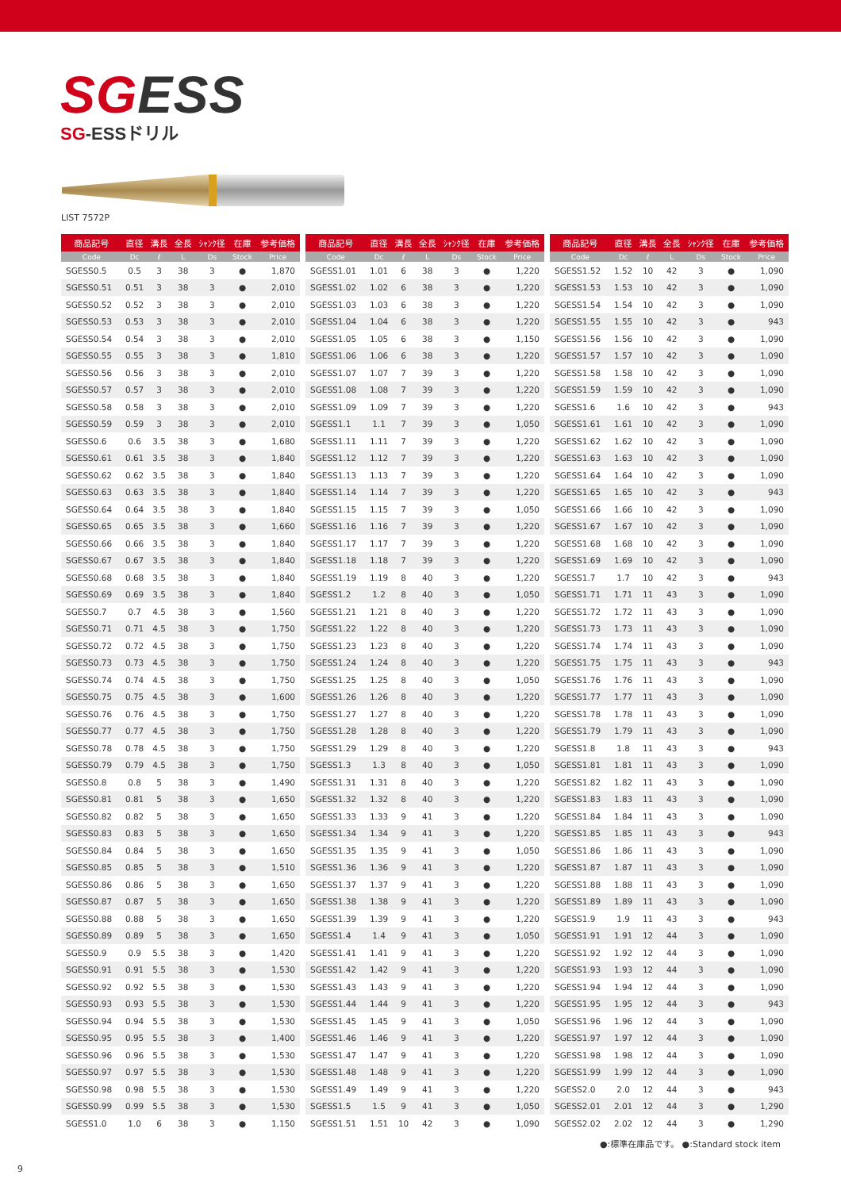SGESS
SG-ESSドリル
LIST 7572P
| 商品記号 | 直径 | 溝長 | 全長 | ｼｬﾝｸ径 | 在庫 | 参考価格 |
| --- | --- | --- | --- | --- | --- | --- |
| Code | Dc | ℓ | L | Ds | Stock | Price |
| SGESS0.5 | 0.5 | 3 | 38 | 3 | ● | 1,870 |
| SGESS0.51 | 0.51 | 3 | 38 | 3 | ● | 2,010 |
| SGESS0.52 | 0.52 | 3 | 38 | 3 | ● | 2,010 |
| SGESS0.53 | 0.53 | 3 | 38 | 3 | ● | 2,010 |
| SGESS0.54 | 0.54 | 3 | 38 | 3 | ● | 2,010 |
| SGESS0.55 | 0.55 | 3 | 38 | 3 | ● | 1,810 |
| SGESS0.56 | 0.56 | 3 | 38 | 3 | ● | 2,010 |
| SGESS0.57 | 0.57 | 3 | 38 | 3 | ● | 2,010 |
| SGESS0.58 | 0.58 | 3 | 38 | 3 | ● | 2,010 |
| SGESS0.59 | 0.59 | 3 | 38 | 3 | ● | 2,010 |
| SGESS0.6 | 0.6 | 3.5 | 38 | 3 | ● | 1,680 |
| SGESS0.61 | 0.61 | 3.5 | 38 | 3 | ● | 1,840 |
| SGESS0.62 | 0.62 | 3.5 | 38 | 3 | ● | 1,840 |
| SGESS0.63 | 0.63 | 3.5 | 38 | 3 | ● | 1,840 |
| SGESS0.64 | 0.64 | 3.5 | 38 | 3 | ● | 1,840 |
| SGESS0.65 | 0.65 | 3.5 | 38 | 3 | ● | 1,660 |
| SGESS0.66 | 0.66 | 3.5 | 38 | 3 | ● | 1,840 |
| SGESS0.67 | 0.67 | 3.5 | 38 | 3 | ● | 1,840 |
| SGESS0.68 | 0.68 | 3.5 | 38 | 3 | ● | 1,840 |
| SGESS0.69 | 0.69 | 3.5 | 38 | 3 | ● | 1,840 |
| SGESS0.7 | 0.7 | 4.5 | 38 | 3 | ● | 1,560 |
| SGESS0.71 | 0.71 | 4.5 | 38 | 3 | ● | 1,750 |
| SGESS0.72 | 0.72 | 4.5 | 38 | 3 | ● | 1,750 |
| SGESS0.73 | 0.73 | 4.5 | 38 | 3 | ● | 1,750 |
| SGESS0.74 | 0.74 | 4.5 | 38 | 3 | ● | 1,750 |
| SGESS0.75 | 0.75 | 4.5 | 38 | 3 | ● | 1,600 |
| SGESS0.76 | 0.76 | 4.5 | 38 | 3 | ● | 1,750 |
| SGESS0.77 | 0.77 | 4.5 | 38 | 3 | ● | 1,750 |
| SGESS0.78 | 0.78 | 4.5 | 38 | 3 | ● | 1,750 |
| SGESS0.79 | 0.79 | 4.5 | 38 | 3 | ● | 1,750 |
| SGESS0.8 | 0.8 | 5 | 38 | 3 | ● | 1,490 |
| SGESS0.81 | 0.81 | 5 | 38 | 3 | ● | 1,650 |
| SGESS0.82 | 0.82 | 5 | 38 | 3 | ● | 1,650 |
| SGESS0.83 | 0.83 | 5 | 38 | 3 | ● | 1,650 |
| SGESS0.84 | 0.84 | 5 | 38 | 3 | ● | 1,650 |
| SGESS0.85 | 0.85 | 5 | 38 | 3 | ● | 1,510 |
| SGESS0.86 | 0.86 | 5 | 38 | 3 | ● | 1,650 |
| SGESS0.87 | 0.87 | 5 | 38 | 3 | ● | 1,650 |
| SGESS0.88 | 0.88 | 5 | 38 | 3 | ● | 1,650 |
| SGESS0.89 | 0.89 | 5 | 38 | 3 | ● | 1,650 |
| SGESS0.9 | 0.9 | 5.5 | 38 | 3 | ● | 1,420 |
| SGESS0.91 | 0.91 | 5.5 | 38 | 3 | ● | 1,530 |
| SGESS0.92 | 0.92 | 5.5 | 38 | 3 | ● | 1,530 |
| SGESS0.93 | 0.93 | 5.5 | 38 | 3 | ● | 1,530 |
| SGESS0.94 | 0.94 | 5.5 | 38 | 3 | ● | 1,530 |
| SGESS0.95 | 0.95 | 5.5 | 38 | 3 | ● | 1,400 |
| SGESS0.96 | 0.96 | 5.5 | 38 | 3 | ● | 1,530 |
| SGESS0.97 | 0.97 | 5.5 | 38 | 3 | ● | 1,530 |
| SGESS0.98 | 0.98 | 5.5 | 38 | 3 | ● | 1,530 |
| SGESS0.99 | 0.99 | 5.5 | 38 | 3 | ● | 1,530 |
| SGESS1.0 | 1.0 | 6 | 38 | 3 | ● | 1,150 |
| 商品記号 | 直径 | 溝長 | 全長 | ｼｬﾝｸ径 | 在庫 | 参考価格 |
| --- | --- | --- | --- | --- | --- | --- |
| Code | Dc | ℓ | L | Ds | Stock | Price |
| SGESS1.01 | 1.01 | 6 | 38 | 3 | ● | 1,220 |
| SGESS1.02 | 1.02 | 6 | 38 | 3 | ● | 1,220 |
| SGESS1.03 | 1.03 | 6 | 38 | 3 | ● | 1,220 |
| SGESS1.04 | 1.04 | 6 | 38 | 3 | ● | 1,220 |
| SGESS1.05 | 1.05 | 6 | 38 | 3 | ● | 1,150 |
| SGESS1.06 | 1.06 | 6 | 38 | 3 | ● | 1,220 |
| SGESS1.07 | 1.07 | 7 | 39 | 3 | ● | 1,220 |
| SGESS1.08 | 1.08 | 7 | 39 | 3 | ● | 1,220 |
| SGESS1.09 | 1.09 | 7 | 39 | 3 | ● | 1,220 |
| SGESS1.1 | 1.1 | 7 | 39 | 3 | ● | 1,050 |
| SGESS1.11 | 1.11 | 7 | 39 | 3 | ● | 1,220 |
| SGESS1.12 | 1.12 | 7 | 39 | 3 | ● | 1,220 |
| SGESS1.13 | 1.13 | 7 | 39 | 3 | ● | 1,220 |
| SGESS1.14 | 1.14 | 7 | 39 | 3 | ● | 1,220 |
| SGESS1.15 | 1.15 | 7 | 39 | 3 | ● | 1,050 |
| SGESS1.16 | 1.16 | 7 | 39 | 3 | ● | 1,220 |
| SGESS1.17 | 1.17 | 7 | 39 | 3 | ● | 1,220 |
| SGESS1.18 | 1.18 | 7 | 39 | 3 | ● | 1,220 |
| SGESS1.19 | 1.19 | 8 | 40 | 3 | ● | 1,220 |
| SGESS1.2 | 1.2 | 8 | 40 | 3 | ● | 1,050 |
| SGESS1.21 | 1.21 | 8 | 40 | 3 | ● | 1,220 |
| SGESS1.22 | 1.22 | 8 | 40 | 3 | ● | 1,220 |
| SGESS1.23 | 1.23 | 8 | 40 | 3 | ● | 1,220 |
| SGESS1.24 | 1.24 | 8 | 40 | 3 | ● | 1,220 |
| SGESS1.25 | 1.25 | 8 | 40 | 3 | ● | 1,050 |
| SGESS1.26 | 1.26 | 8 | 40 | 3 | ● | 1,220 |
| SGESS1.27 | 1.27 | 8 | 40 | 3 | ● | 1,220 |
| SGESS1.28 | 1.28 | 8 | 40 | 3 | ● | 1,220 |
| SGESS1.29 | 1.29 | 8 | 40 | 3 | ● | 1,220 |
| SGESS1.3 | 1.3 | 8 | 40 | 3 | ● | 1,050 |
| SGESS1.31 | 1.31 | 8 | 40 | 3 | ● | 1,220 |
| SGESS1.32 | 1.32 | 8 | 40 | 3 | ● | 1,220 |
| SGESS1.33 | 1.33 | 9 | 41 | 3 | ● | 1,220 |
| SGESS1.34 | 1.34 | 9 | 41 | 3 | ● | 1,220 |
| SGESS1.35 | 1.35 | 9 | 41 | 3 | ● | 1,050 |
| SGESS1.36 | 1.36 | 9 | 41 | 3 | ● | 1,220 |
| SGESS1.37 | 1.37 | 9 | 41 | 3 | ● | 1,220 |
| SGESS1.38 | 1.38 | 9 | 41 | 3 | ● | 1,220 |
| SGESS1.39 | 1.39 | 9 | 41 | 3 | ● | 1,220 |
| SGESS1.4 | 1.4 | 9 | 41 | 3 | ● | 1,050 |
| SGESS1.41 | 1.41 | 9 | 41 | 3 | ● | 1,220 |
| SGESS1.42 | 1.42 | 9 | 41 | 3 | ● | 1,220 |
| SGESS1.43 | 1.43 | 9 | 41 | 3 | ● | 1,220 |
| SGESS1.44 | 1.44 | 9 | 41 | 3 | ● | 1,220 |
| SGESS1.45 | 1.45 | 9 | 41 | 3 | ● | 1,050 |
| SGESS1.46 | 1.46 | 9 | 41 | 3 | ● | 1,220 |
| SGESS1.47 | 1.47 | 9 | 41 | 3 | ● | 1,220 |
| SGESS1.48 | 1.48 | 9 | 41 | 3 | ● | 1,220 |
| SGESS1.49 | 1.49 | 9 | 41 | 3 | ● | 1,220 |
| SGESS1.5 | 1.5 | 9 | 41 | 3 | ● | 1,050 |
| SGESS1.51 | 1.51 | 10 | 42 | 3 | ● | 1,090 |
| 商品記号 | 直径 | 溝長 | 全長 | ｼｬﾝｸ径 | 在庫 | 参考価格 |
| --- | --- | --- | --- | --- | --- | --- |
| Code | Dc | ℓ | L | Ds | Stock | Price |
| SGESS1.52 | 1.52 | 10 | 42 | 3 | ● | 1,090 |
| SGESS1.53 | 1.53 | 10 | 42 | 3 | ● | 1,090 |
| SGESS1.54 | 1.54 | 10 | 42 | 3 | ● | 1,090 |
| SGESS1.55 | 1.55 | 10 | 42 | 3 | ● | 943 |
| SGESS1.56 | 1.56 | 10 | 42 | 3 | ● | 1,090 |
| SGESS1.57 | 1.57 | 10 | 42 | 3 | ● | 1,090 |
| SGESS1.58 | 1.58 | 10 | 42 | 3 | ● | 1,090 |
| SGESS1.59 | 1.59 | 10 | 42 | 3 | ● | 1,090 |
| SGESS1.6 | 1.6 | 10 | 42 | 3 | ● | 943 |
| SGESS1.61 | 1.61 | 10 | 42 | 3 | ● | 1,090 |
| SGESS1.62 | 1.62 | 10 | 42 | 3 | ● | 1,090 |
| SGESS1.63 | 1.63 | 10 | 42 | 3 | ● | 1,090 |
| SGESS1.64 | 1.64 | 10 | 42 | 3 | ● | 1,090 |
| SGESS1.65 | 1.65 | 10 | 42 | 3 | ● | 943 |
| SGESS1.66 | 1.66 | 10 | 42 | 3 | ● | 1,090 |
| SGESS1.67 | 1.67 | 10 | 42 | 3 | ● | 1,090 |
| SGESS1.68 | 1.68 | 10 | 42 | 3 | ● | 1,090 |
| SGESS1.69 | 1.69 | 10 | 42 | 3 | ● | 1,090 |
| SGESS1.7 | 1.7 | 10 | 42 | 3 | ● | 943 |
| SGESS1.71 | 1.71 | 11 | 43 | 3 | ● | 1,090 |
| SGESS1.72 | 1.72 | 11 | 43 | 3 | ● | 1,090 |
| SGESS1.73 | 1.73 | 11 | 43 | 3 | ● | 1,090 |
| SGESS1.74 | 1.74 | 11 | 43 | 3 | ● | 1,090 |
| SGESS1.75 | 1.75 | 11 | 43 | 3 | ● | 943 |
| SGESS1.76 | 1.76 | 11 | 43 | 3 | ● | 1,090 |
| SGESS1.77 | 1.77 | 11 | 43 | 3 | ● | 1,090 |
| SGESS1.78 | 1.78 | 11 | 43 | 3 | ● | 1,090 |
| SGESS1.79 | 1.79 | 11 | 43 | 3 | ● | 1,090 |
| SGESS1.8 | 1.8 | 11 | 43 | 3 | ● | 943 |
| SGESS1.81 | 1.81 | 11 | 43 | 3 | ● | 1,090 |
| SGESS1.82 | 1.82 | 11 | 43 | 3 | ● | 1,090 |
| SGESS1.83 | 1.83 | 11 | 43 | 3 | ● | 1,090 |
| SGESS1.84 | 1.84 | 11 | 43 | 3 | ● | 1,090 |
| SGESS1.85 | 1.85 | 11 | 43 | 3 | ● | 943 |
| SGESS1.86 | 1.86 | 11 | 43 | 3 | ● | 1,090 |
| SGESS1.87 | 1.87 | 11 | 43 | 3 | ● | 1,090 |
| SGESS1.88 | 1.88 | 11 | 43 | 3 | ● | 1,090 |
| SGESS1.89 | 1.89 | 11 | 43 | 3 | ● | 1,090 |
| SGESS1.9 | 1.9 | 11 | 43 | 3 | ● | 943 |
| SGESS1.91 | 1.91 | 12 | 44 | 3 | ● | 1,090 |
| SGESS1.92 | 1.92 | 12 | 44 | 3 | ● | 1,090 |
| SGESS1.93 | 1.93 | 12 | 44 | 3 | ● | 1,090 |
| SGESS1.94 | 1.94 | 12 | 44 | 3 | ● | 1,090 |
| SGESS1.95 | 1.95 | 12 | 44 | 3 | ● | 943 |
| SGESS1.96 | 1.96 | 12 | 44 | 3 | ● | 1,090 |
| SGESS1.97 | 1.97 | 12 | 44 | 3 | ● | 1,090 |
| SGESS1.98 | 1.98 | 12 | 44 | 3 | ● | 1,090 |
| SGESS1.99 | 1.99 | 12 | 44 | 3 | ● | 1,090 |
| SGESS2.0 | 2.0 | 12 | 44 | 3 | ● | 943 |
| SGESS2.01 | 2.01 | 12 | 44 | 3 | ● | 1,290 |
| SGESS2.02 | 2.02 | 12 | 44 | 3 | ● | 1,290 |
●:標準在庫品です。 ●:Standard stock item
9